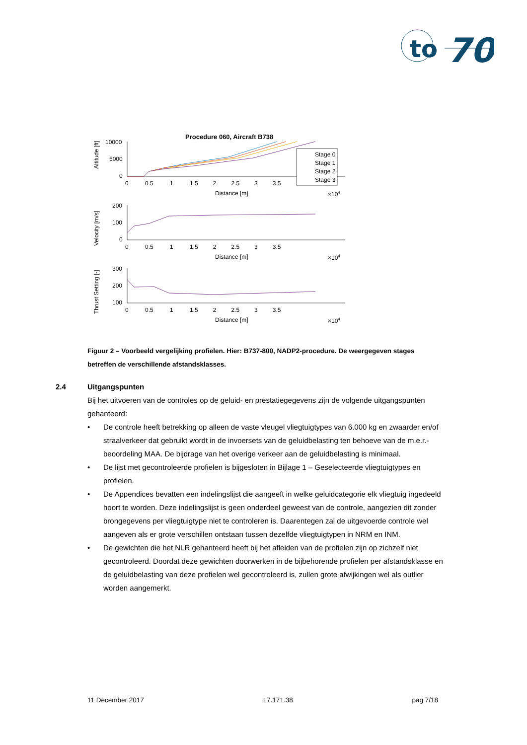to
70
Procedure 060, Aircraft B738
Altitude [ft]
Velocity [m/s]
Thrust Setting [-]
10000
5000
0
200
100
0
300
200
100
0 0.5 1 1.5 2 2.5 3 3.5
Distance [m]
×104
0 0.5 1 1.5 2 2.5 3 3.5
Distance [m]
×104
0 0.5 1 1.5 2 2.5 3 3.5
Distance [m]
×104
Stage 0
Stage 1
Stage 2
Stage 3
Figuur 2 – Voorbeeld vergelijking profielen. Hier: B737-800, NADP2-procedure. De weergegeven stages betreffen de verschillende afstandsklasses.
2.4 Uitgangspunten
Bij het uitvoeren van de controles op de geluid- en prestatiegegevens zijn de volgende uitgangspunten gehanteerd:
• De controle heeft betrekking op alleen de vaste vleugel vliegtuigtypes van 6.000 kg en zwaarder en/of straalverkeer dat gebruikt wordt in de invoersets van de geluidbelasting ten behoeve van de m.e.r.-beoordeling MAA. De bijdrage van het overige verkeer aan de geluidbelasting is minimaal.
• De lijst met gecontroleerde profielen is bijgesloten in Bijlage 1 – Geselecteerde vliegtuigtypes en profielen.
• De Appendices bevatten een indelingslijst die aangeeft in welke geluidcategorie elk vliegtuig ingedeeld hoort te worden. Deze indelingslijst is geen onderdeel geweest van de controle, aangezien dit zonder brongegevens per vliegtuigtype niet te controleren is. Daarentegen zal de uitgevoerde controle wel aangeven als er grote verschillen ontstaan tussen dezelfde vliegtuigtypen in NRM en INM.
• De gewichten die het NLR gehanteerd heeft bij het afleiden van de profielen zijn op zichzelf niet gecontroleerd. Doordat deze gewichten doorwerken in de bijbehorende profielen per afstandsklasse en de geluidbelasting van deze profielen wel gecontroleerd is, zullen grote afwijkingen wel als outlier worden aangemerkt.
11 December 2017 17.171.38 pag 7/18